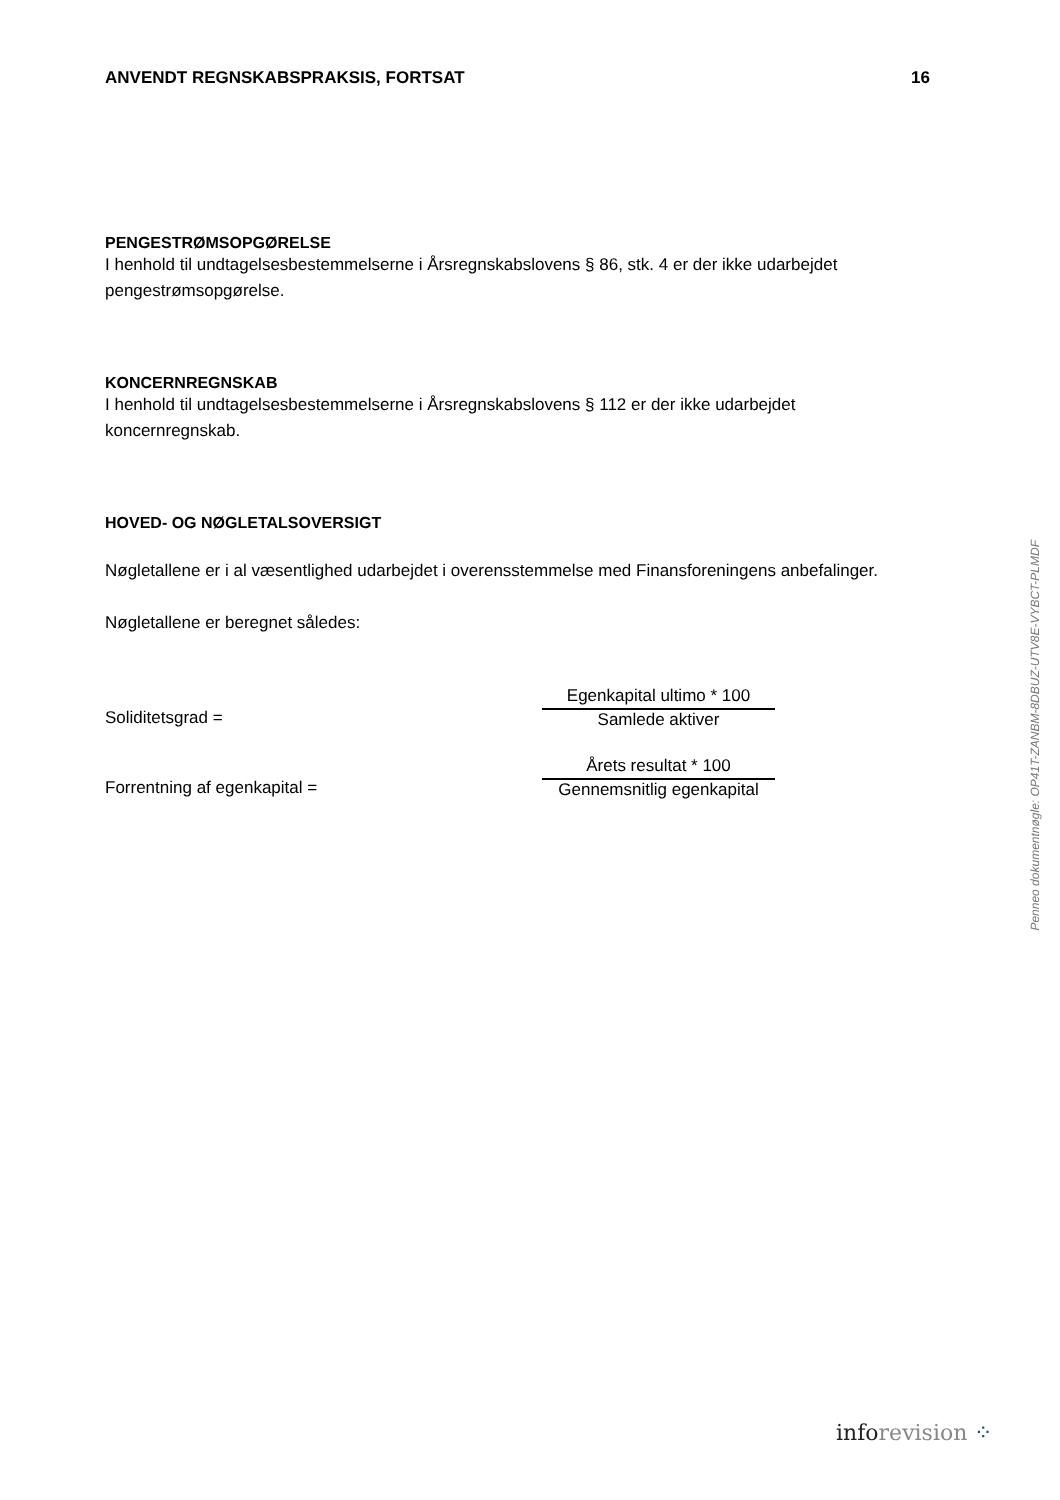ANVENDT REGNSKABSPRAKSIS, FORTSAT 16
PENGESTRØMSOPGØRELSE
I henhold til undtagelsesbestemmelserne i Årsregnskabslovens § 86, stk. 4 er der ikke udarbejdet pengestrømsopgørelse.
KONCERNREGNSKAB
I henhold til undtagelsesbestemmelserne i Årsregnskabslovens § 112 er der ikke udarbejdet koncernregnskab.
HOVED- OG NØGLETALSOVERSIGT
Nøgletallene er i al væsentlighed udarbejdet i overensstemmelse med Finansforeningens anbefalinger.
Nøgletallene er beregnet således:
Soliditetsgrad =
Egenkapital ultimo * 100
Samlede aktiver
Forrentning af egenkapital =
Årets resultat * 100
Gennemsnitlig egenkapital
Penneo dokumentnøgle: OP41T-ZANBM-8DBUZ-UTV8E-VYBCT-PLMDF
info revision ⁘